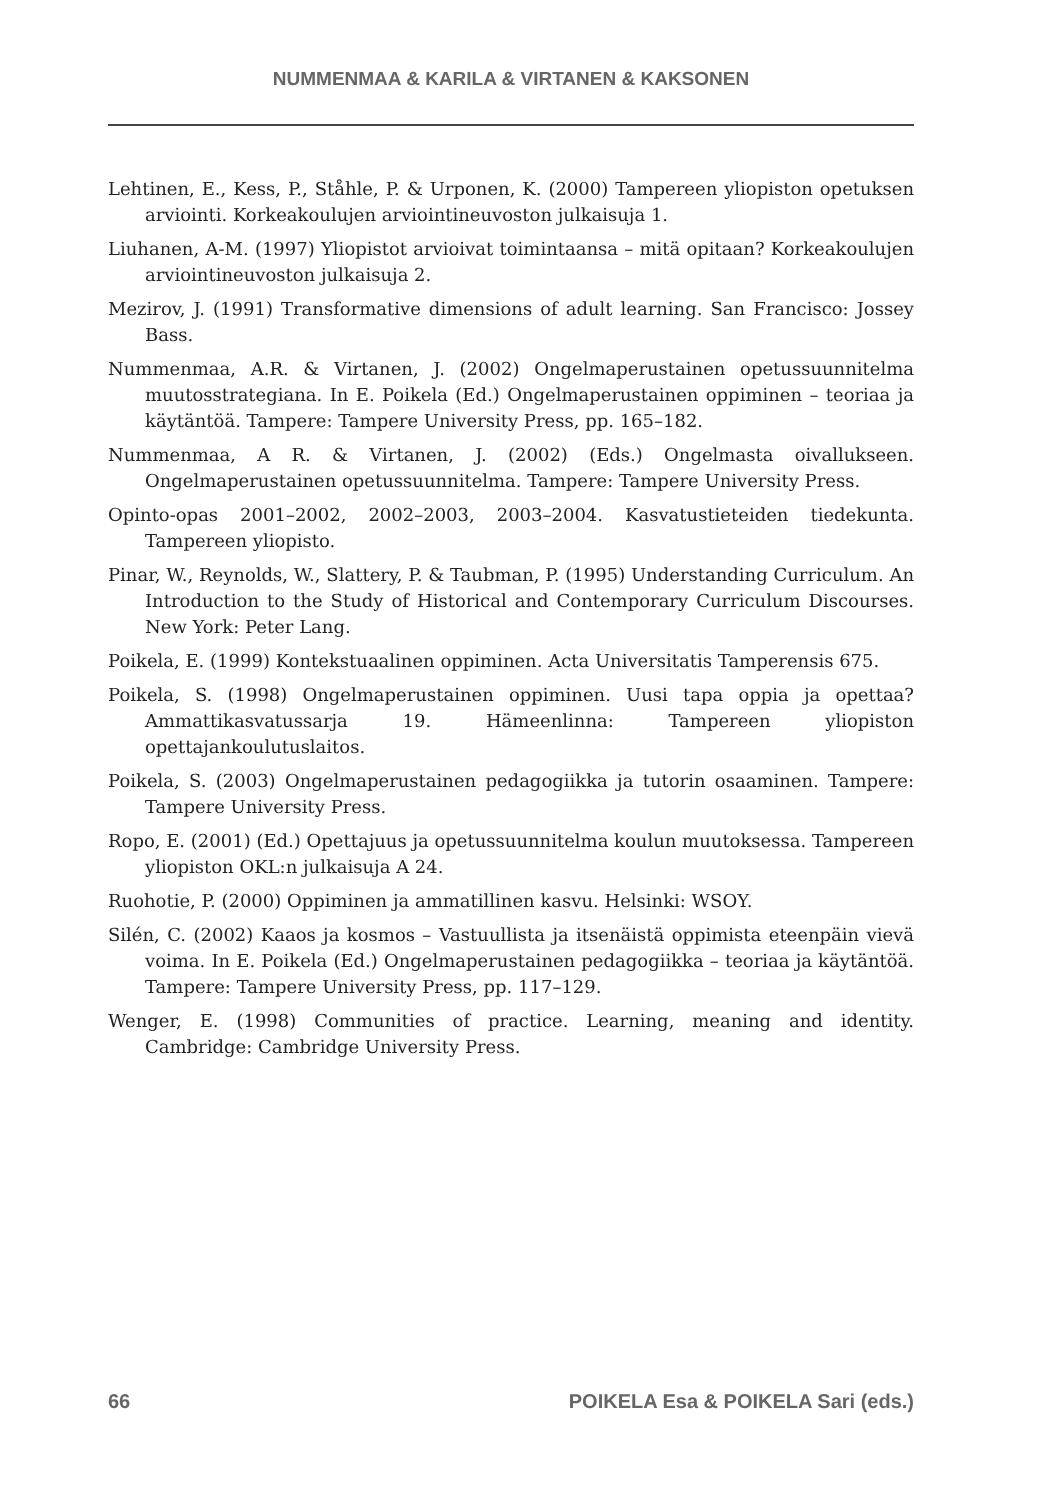NUMMENMAA & KARILA & VIRTANEN & KAKSONEN
Lehtinen, E., Kess, P., Ståhle, P. & Urponen, K. (2000) Tampereen yliopiston opetuksen arviointi. Korkeakoulujen arviointineuvoston julkaisuja 1.
Liuhanen, A-M. (1997) Yliopistot arvioivat toimintaansa – mitä opitaan? Korkeakoulujen arviointineuvoston julkaisuja 2.
Mezirov, J. (1991) Transformative dimensions of adult learning. San Francisco: Jossey Bass.
Nummenmaa, A.R. & Virtanen, J. (2002) Ongelmaperustainen opetussuunnitelma muutosstrategiana. In E. Poikela (Ed.) Ongelmaperustainen oppiminen – teoriaa ja käytäntöä. Tampere: Tampere University Press, pp. 165–182.
Nummenmaa, A R. & Virtanen, J. (2002) (Eds.) Ongelmasta oivallukseen. Ongelmaperustainen opetussuunnitelma. Tampere: Tampere University Press.
Opinto-opas 2001–2002, 2002–2003, 2003–2004. Kasvatustieteiden tiedekunta. Tampereen yliopisto.
Pinar, W., Reynolds, W., Slattery, P. & Taubman, P. (1995) Understanding Curriculum. An Introduction to the Study of Historical and Contemporary Curriculum Discourses. New York: Peter Lang.
Poikela, E. (1999) Kontekstuaalinen oppiminen. Acta Universitatis Tamperensis 675.
Poikela, S. (1998) Ongelmaperustainen oppiminen. Uusi tapa oppia ja opettaa? Ammattikasvatussarja 19. Hämeenlinna: Tampereen yliopiston opettajankoulutuslaitos.
Poikela, S. (2003) Ongelmaperustainen pedagogiikka ja tutorin osaaminen. Tampere: Tampere University Press.
Ropo, E. (2001) (Ed.) Opettajuus ja opetussuunnitelma koulun muutoksessa. Tampereen yliopiston OKL:n julkaisuja A 24.
Ruohotie, P. (2000) Oppiminen ja ammatillinen kasvu. Helsinki: WSOY.
Silén, C. (2002) Kaaos ja kosmos – Vastuullista ja itsenäistä oppimista eteenpäin vievä voima. In E. Poikela (Ed.) Ongelmaperustainen pedagogiikka – teoriaa ja käytäntöä. Tampere: Tampere University Press, pp. 117–129.
Wenger, E. (1998) Communities of practice. Learning, meaning and identity. Cambridge: Cambridge University Press.
66 POIKELA Esa & POIKELA Sari (eds.)